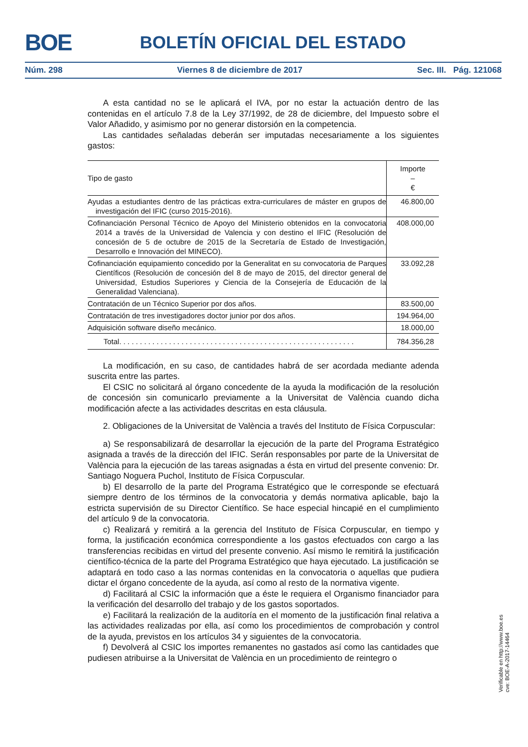BOE BOLETÍN OFICIAL DEL ESTADO
Núm. 298 Viernes 8 de diciembre de 2017 Sec. III. Pág. 121068
A esta cantidad no se le aplicará el IVA, por no estar la actuación dentro de las contenidas en el artículo 7.8 de la Ley 37/1992, de 28 de diciembre, del Impuesto sobre el Valor Añadido, y asimismo por no generar distorsión en la competencia.
Las cantidades señaladas deberán ser imputadas necesariamente a los siguientes gastos:
| Tipo de gasto | Importe – € |
| --- | --- |
| Ayudas a estudiantes dentro de las prácticas extra-curriculares de máster en grupos de investigación del IFIC (curso 2015-2016). | 46.800,00 |
| Cofinanciación Personal Técnico de Apoyo del Ministerio obtenidos en la convocatoria 2014 a través de la Universidad de Valencia y con destino el IFIC (Resolución de concesión de 5 de octubre de 2015 de la Secretaría de Estado de Investigación, Desarrollo e Innovación del MINECO). | 408.000,00 |
| Cofinanciación equipamiento concedido por la Generalitat en su convocatoria de Parques Científicos (Resolución de concesión del 8 de mayo de 2015, del director general de Universidad, Estudios Superiores y Ciencia de la Consejería de Educación de la Generalidad Valenciana). | 33.092,28 |
| Contratación de un Técnico Superior por dos años. | 83.500,00 |
| Contratación de tres investigadores doctor junior por dos años. | 194.964,00 |
| Adquisición software diseño mecánico. | 18.000,00 |
| Total. . . . . . . . . . . . . . . . . . . . . . . . . . . . . . . . . . . . . . . . . . . . . . . . . . . . . . . . . | 784.356,28 |
La modificación, en su caso, de cantidades habrá de ser acordada mediante adenda suscrita entre las partes.
El CSIC no solicitará al órgano concedente de la ayuda la modificación de la resolución de concesión sin comunicarlo previamente a la Universitat de València cuando dicha modificación afecte a las actividades descritas en esta cláusula.
2. Obligaciones de la Universitat de València a través del Instituto de Física Corpuscular:
a) Se responsabilizará de desarrollar la ejecución de la parte del Programa Estratégico asignada a través de la dirección del IFIC. Serán responsables por parte de la Universitat de València para la ejecución de las tareas asignadas a ésta en virtud del presente convenio: Dr. Santiago Noguera Puchol, Instituto de Física Corpuscular.
b) El desarrollo de la parte del Programa Estratégico que le corresponde se efectuará siempre dentro de los términos de la convocatoria y demás normativa aplicable, bajo la estricta supervisión de su Director Científico. Se hace especial hincapié en el cumplimiento del artículo 9 de la convocatoria.
c) Realizará y remitirá a la gerencia del Instituto de Física Corpuscular, en tiempo y forma, la justificación económica correspondiente a los gastos efectuados con cargo a las transferencias recibidas en virtud del presente convenio. Así mismo le remitirá la justificación científico-técnica de la parte del Programa Estratégico que haya ejecutado. La justificación se adaptará en todo caso a las normas contenidas en la convocatoria o aquellas que pudiera dictar el órgano concedente de la ayuda, así como al resto de la normativa vigente.
d) Facilitará al CSIC la información que a éste le requiera el Organismo financiador para la verificación del desarrollo del trabajo y de los gastos soportados.
e) Facilitará la realización de la auditoría en el momento de la justificación final relativa a las actividades realizadas por ella, así como los procedimientos de comprobación y control de la ayuda, previstos en los artículos 34 y siguientes de la convocatoria.
f) Devolverá al CSIC los importes remanentes no gastados así como las cantidades que pudiesen atribuirse a la Universitat de València en un procedimiento de reintegro o
Verificable en http://www.boe.es
cve: BOE-A-2017-14464